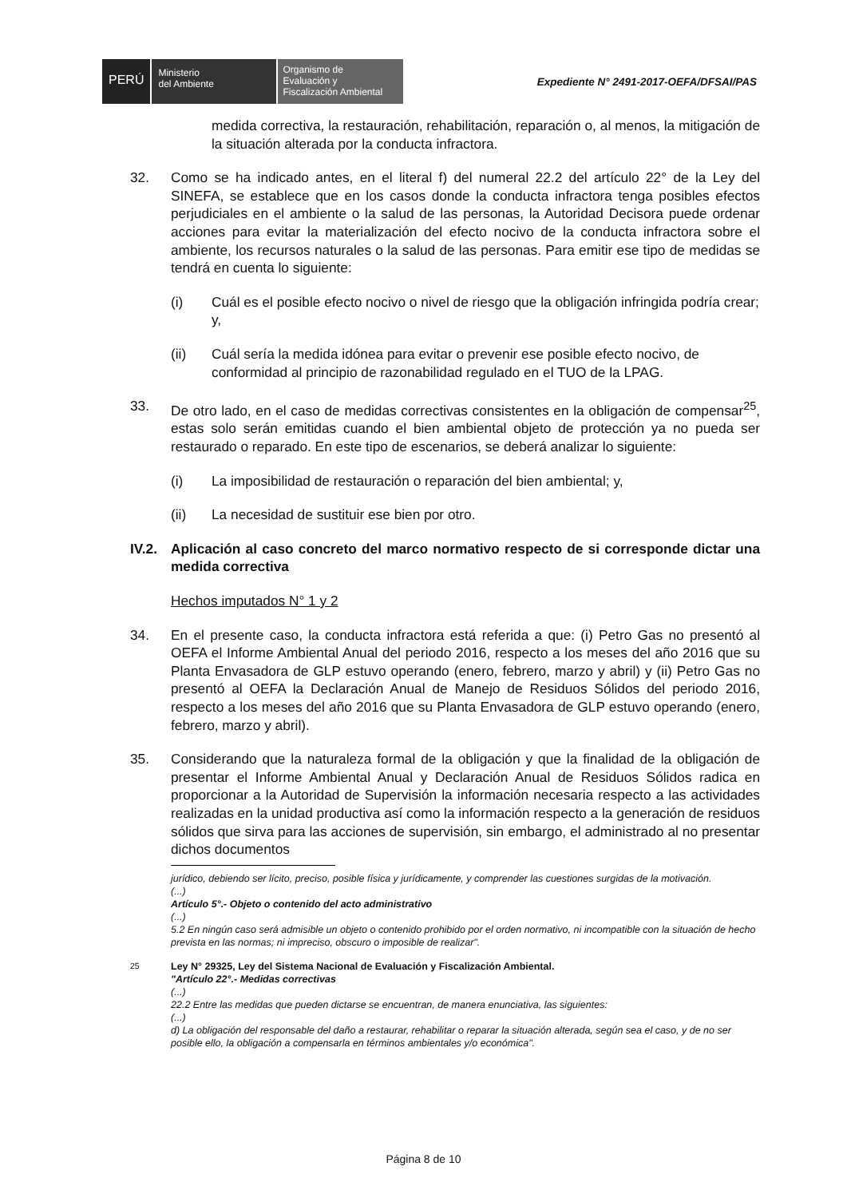PERÚ
Ministerio
del Ambiente
Organismo de
Evaluación y
Fiscalización Ambiental
Expediente N° 2491-2017-OEFA/DFSAI/PAS
medida correctiva, la restauración, rehabilitación, reparación o, al menos, la mitigación de la situación alterada por la conducta infractora.
32. Como se ha indicado antes, en el literal f) del numeral 22.2 del artículo 22° de la Ley del SINEFA, se establece que en los casos donde la conducta infractora tenga posibles efectos perjudiciales en el ambiente o la salud de las personas, la Autoridad Decisora puede ordenar acciones para evitar la materialización del efecto nocivo de la conducta infractora sobre el ambiente, los recursos naturales o la salud de las personas. Para emitir ese tipo de medidas se tendrá en cuenta lo siguiente:
(i) Cuál es el posible efecto nocivo o nivel de riesgo que la obligación infringida podría crear; y,
(ii) Cuál sería la medida idónea para evitar o prevenir ese posible efecto nocivo, de conformidad al principio de razonabilidad regulado en el TUO de la LPAG.
33. De otro lado, en el caso de medidas correctivas consistentes en la obligación de compensar<sup>25</sup>, estas solo serán emitidas cuando el bien ambiental objeto de protección ya no pueda ser restaurado o reparado. En este tipo de escenarios, se deberá analizar lo siguiente:
(i) La imposibilidad de restauración o reparación del bien ambiental; y,
(ii) La necesidad de sustituir ese bien por otro.
IV.2.
Aplicación al caso concreto del marco normativo respecto de si corresponde dictar una medida correctiva
Hechos imputados N° 1 y 2
34. En el presente caso, la conducta infractora está referida a que: (i) Petro Gas no presentó al OEFA el Informe Ambiental Anual del periodo 2016, respecto a los meses del año 2016 que su Planta Envasadora de GLP estuvo operando (enero, febrero, marzo y abril) y (ii) Petro Gas no presentó al OEFA la Declaración Anual de Manejo de Residuos Sólidos del periodo 2016, respecto a los meses del año 2016 que su Planta Envasadora de GLP estuvo operando (enero, febrero, marzo y abril).
35. Considerando que la naturaleza formal de la obligación y que la finalidad de la obligación de presentar el Informe Ambiental Anual y Declaración Anual de Residuos Sólidos radica en proporcionar a la Autoridad de Supervisión la información necesaria respecto a las actividades realizadas en la unidad productiva así como la información respecto a la generación de residuos sólidos que sirva para las acciones de supervisión, sin embargo, el administrado al no presentar dichos documentos
jurídico, debiendo ser lícito, preciso, posible física y jurídicamente, y comprender las cuestiones surgidas de la motivación.
(...)
Artículo 5°.- Objeto o contenido del acto administrativo
(...)
5.2 En ningún caso será admisible un objeto o contenido prohibido por el orden normativo, ni incompatible con la situación de hecho prevista en las normas; ni impreciso, obscuro o imposible de realizar".
<sup>25</sup> Ley N° 29325, Ley del Sistema Nacional de Evaluación y Fiscalización Ambiental.
"Artículo 22°.- Medidas correctivas
(...)
22.2 Entre las medidas que pueden dictarse se encuentran, de manera enunciativa, las siguientes:
(...)
d) La obligación del responsable del daño a restaurar, rehabilitar o reparar la situación alterada, según sea el caso, y de no ser posible ello, la obligación a compensarla en términos ambientales y/o económica".
Página 8 de 10